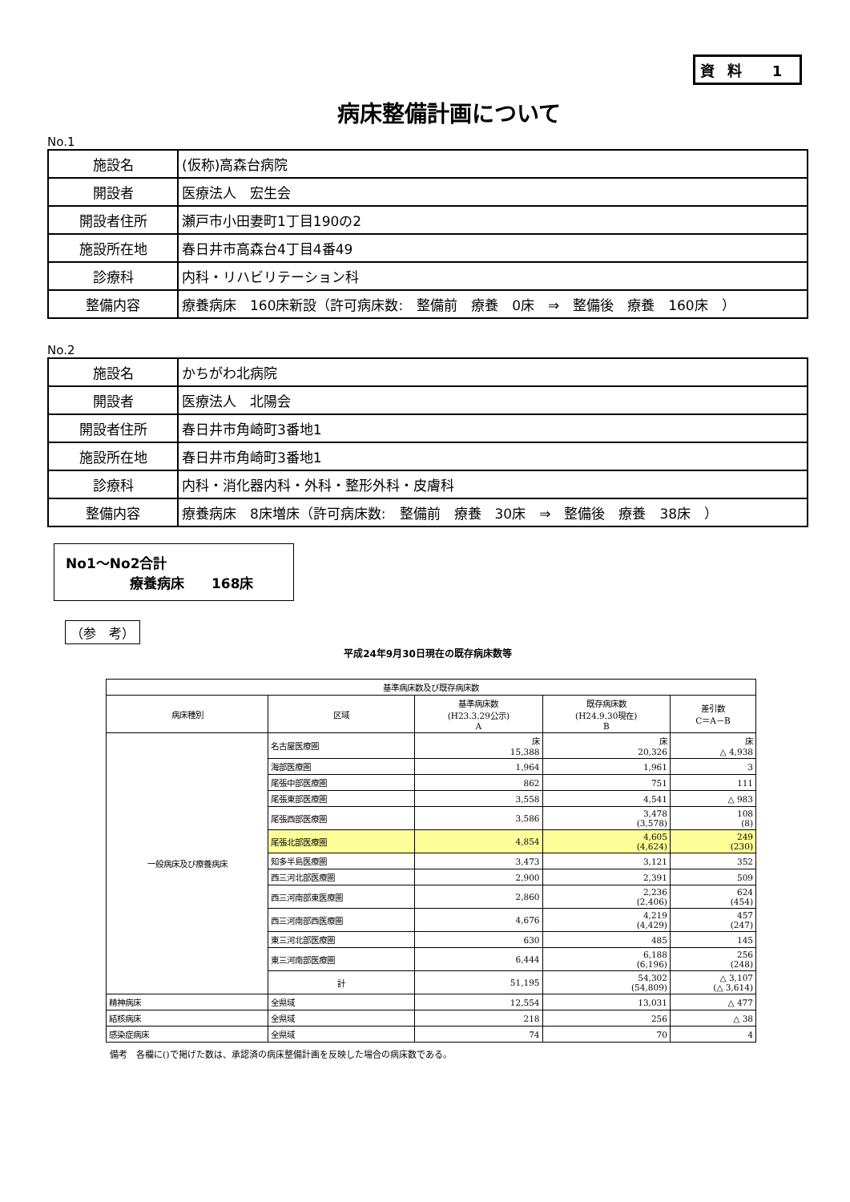資料 1
病床整備計画について
No.1
| 施設名 | (仮称)高森台病院 |
| 開設者 | 医療法人 宏生会 |
| 開設者住所 | 瀬戸市小田妻町1丁目190の2 |
| 施設所在地 | 春日井市高森台4丁目4番49 |
| 診療科 | 内科・リハビリテーション科 |
| 整備内容 | 療養病床 160床新設（許可病床数: 整備前 療養 0床 ⇒ 整備後 療養 160床 ） |
No.2
| 施設名 | かちがわ北病院 |
| 開設者 | 医療法人 北陽会 |
| 開設者住所 | 春日井市角崎町3番地1 |
| 施設所在地 | 春日井市角崎町3番地1 |
| 診療科 | 内科・消化器内科・外科・整形外科・皮膚科 |
| 整備内容 | 療養病床 8床増床（許可病床数: 整備前 療養 30床 ⇒ 整備後 療養 38床 ） |
No1～No2合計
療養病床　　168床
（参　考）
平成24年9月30日現在の既存病床数等
| 基準病床数及び既存病床数 | | | | |
| --- | --- | --- | --- | --- |
| 病床種別 | 区域 | 基準病床数 (H23.3.29公示) A | 既存病床数 (H24.9.30現在) B | 差引数 C＝A－B |
| 一般病床及び療養病床 | 名古屋医療圏 | 床 15,388 | 床 20,326 | 床 △ 4,938 |
| | 海部医療圏 | 1,964 | 1,961 | 3 |
| | 尾張中部医療圏 | 862 | 751 | 111 |
| | 尾張東部医療圏 | 3,558 | 4,541 | △ 983 |
| | 尾張西部医療圏 | 3,586 | 3,478 (3,578) | 108 (8) |
| | 尾張北部医療圏 | 4,854 | 4,605 (4,624) | 249 (230) |
| | 知多半島医療圏 | 3,473 | 3,121 | 352 |
| | 西三河北部医療圏 | 2,900 | 2,391 | 509 |
| | 西三河南部東医療圏 | 2,860 | 2,236 (2,406) | 624 (454) |
| | 西三河南部西医療圏 | 4,676 | 4,219 (4,429) | 457 (247) |
| | 東三河北部医療圏 | 630 | 485 | 145 |
| | 東三河南部医療圏 | 6,444 | 6,188 (6,196) | 256 (248) |
| | 計 | 51,195 | 54,302 (54,809) | △ 3,107 (△ 3,614) |
| 精神病床 | 全県域 | 12,554 | 13,031 | △ 477 |
| 結核病床 | 全県域 | 218 | 256 | △ 38 |
| 感染症病床 | 全県域 | 74 | 70 | 4 |
備考　各欄に()で掲げた数は、承認済の病床整備計画を反映した場合の病床数である。